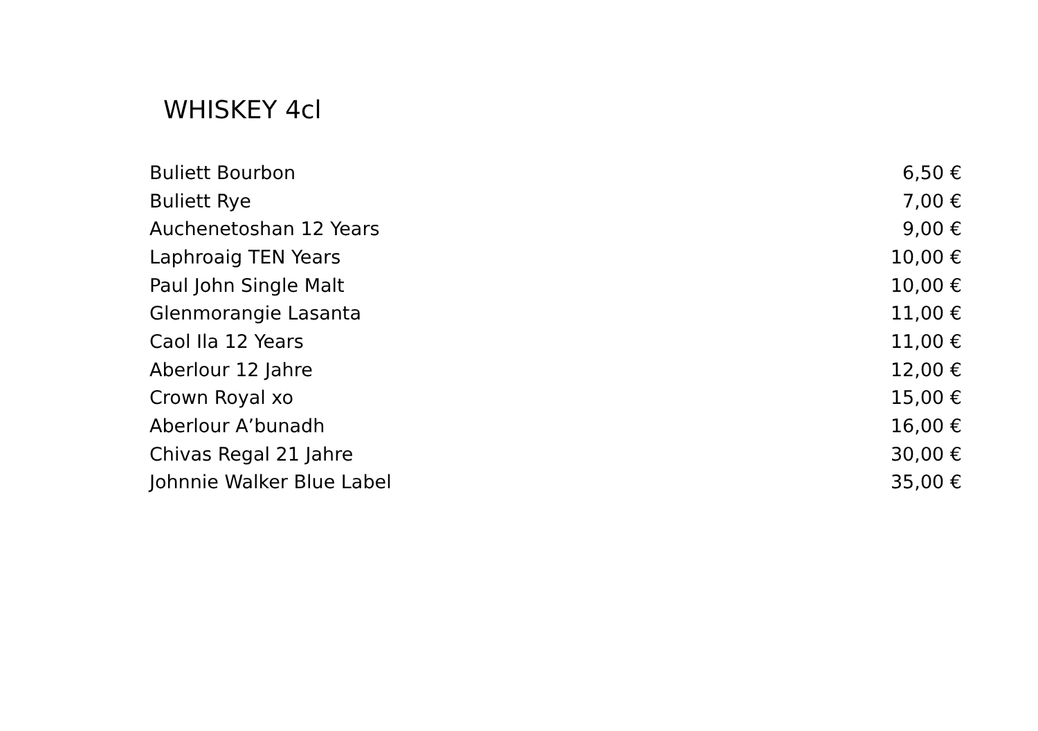WHISKEY 4cl
| Buliett Bourbon | 6,50 € |
| Buliett Rye | 7,00 € |
| Auchenetoshan 12 Years | 9,00 € |
| Laphroaig TEN Years | 10,00 € |
| Paul John Single Malt | 10,00 € |
| Glenmorangie Lasanta | 11,00 € |
| Caol Ila 12 Years | 11,00 € |
| Aberlour 12 Jahre | 12,00 € |
| Crown Royal xo | 15,00 € |
| Aberlour A’bunadh | 16,00 € |
| Chivas Regal 21 Jahre | 30,00 € |
| Johnnie Walker Blue Label | 35,00 € |